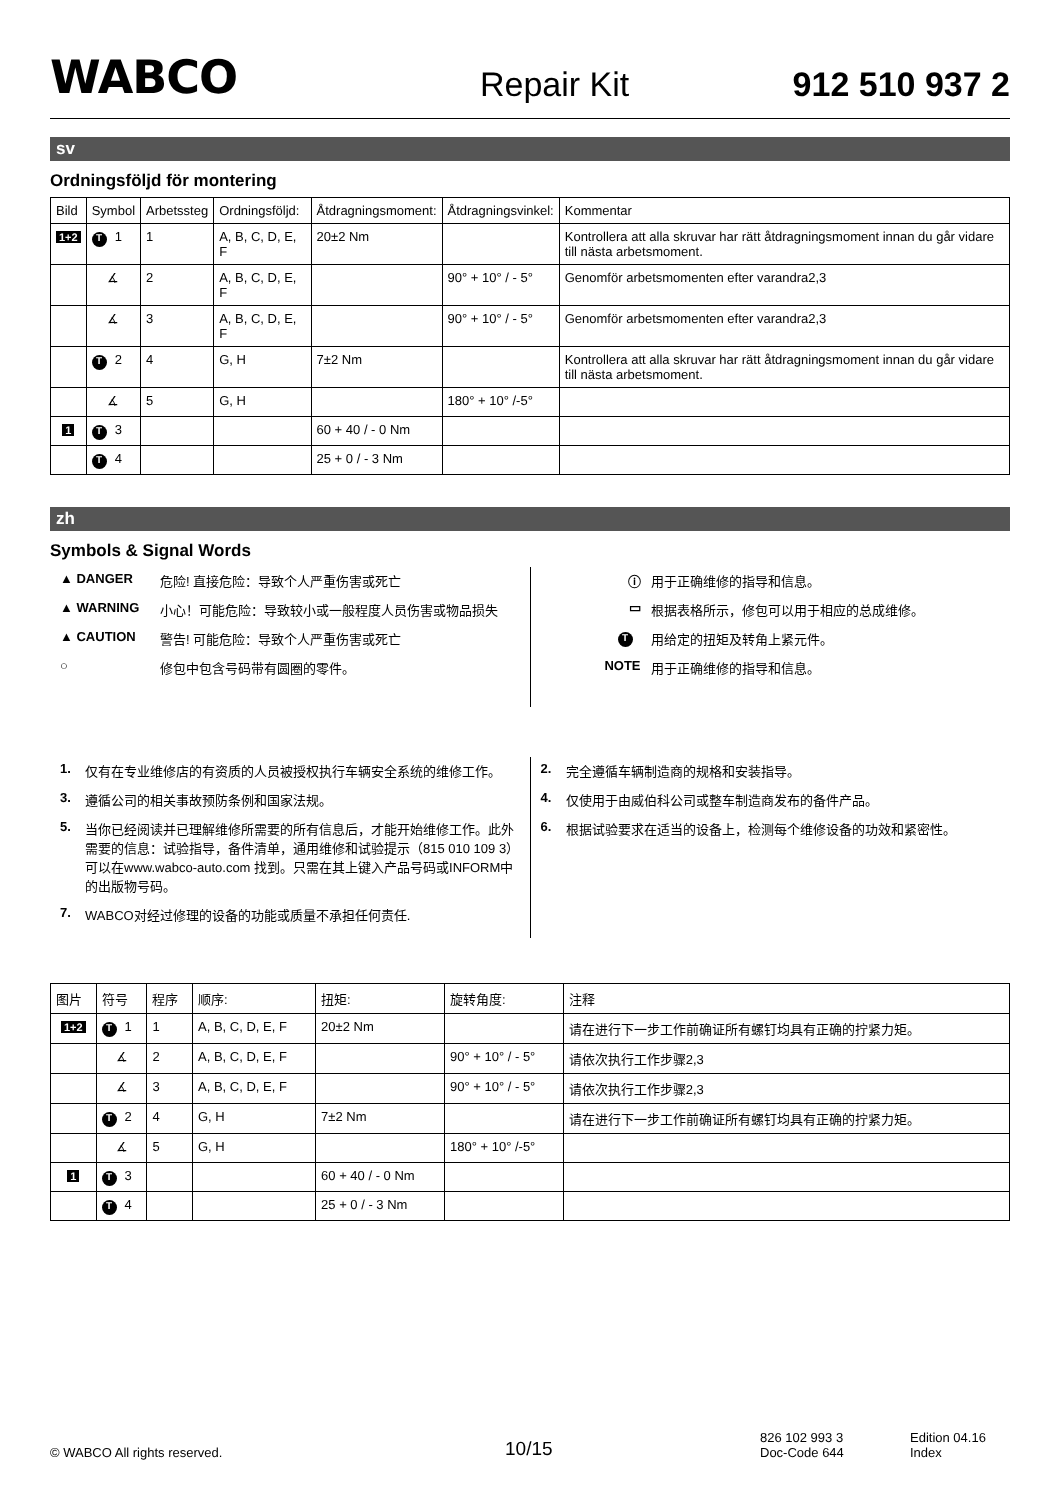WABCO
Repair Kit
912 510 937 2
sv
Ordningsföljd för montering
| Bild | Symbol | Arbetssteg | Ordningsföljd: | Åtdragningsmoment: | Åtdragningsvinkel: | Kommentar |
| --- | --- | --- | --- | --- | --- | --- |
| 1+2 | T 1 | 1 | A, B, C, D, E, F | 20±2 Nm | | Kontrollera att alla skruvar har rätt åtdragningsmoment innan du går vidare till nästa arbetsmoment. |
| | ∡ | 2 | A, B, C, D, E, F | | 90° + 10° / - 5° | Genomför arbetsmomenten efter varandra2,3 |
| | ∡ | 3 | A, B, C, D, E, F | | 90° + 10° / - 5° | Genomför arbetsmomenten efter varandra2,3 |
| | T 2 | 4 | G, H | 7±2 Nm | | Kontrollera att alla skruvar har rätt åtdragningsmoment innan du går vidare till nästa arbetsmoment. |
| | ∡ | 5 | G, H | | 180° + 10° /-5° | |
| 1 | T 3 | | | 60 + 40 / - 0 Nm | | |
| | T 4 | | | 25 + 0 / - 3 Nm | | |
zh
Symbols & Signal Words
▲ DANGER 危险! 直接危险：导致个人严重伤害或死亡
▲ WARNING 小心！可能危险：导致较小或一般程度人员伤害或物品损失
▲ CAUTION 警告! 可能危险：导致个人严重伤害或死亡
○ 修包中包含号码带有圆圈的零件。
ⓘ 用于正确维修的指导和信息。
▭ 根据表格所示，修包可以用于相应的总成维修。
T用给定的扭矩及转角上紧元件。
NOTE 用于正确维修的指导和信息。
1. 仅有在专业维修店的有资质的人员被授权执行车辆安全系统的维修工作。
3. 遵循公司的相关事故预防条例和国家法规。
5. 当你已经阅读并已理解维修所需要的所有信息后，才能开始维修工作。此外需要的信息：试验指导，备件清单，通用维修和试验提示（815 010 109 3）可以在www.wabco-auto.com 找到。只需在其上键入产品号码或INFORM中的出版物号码。
7. WABCO对经过修理的设备的功能或质量不承担任何责任.
2. 完全遵循车辆制造商的规格和安装指导。
4. 仅使用于由威伯科公司或整车制造商发布的备件产品。
6. 根据试验要求在适当的设备上，检测每个维修设备的功效和紧密性。
| 图片 | 符号 | 程序 | 顺序: | 扭矩: | 旋转角度: | 注释 |
| --- | --- | --- | --- | --- | --- | --- |
| 1+2 | T 1 | 1 | A, B, C, D, E, F | 20±2 Nm | | 请在进行下一步工作前确证所有螺钉均具有正确的拧紧力矩。 |
| | ∡ | 2 | A, B, C, D, E, F | | 90° + 10° / - 5° | 请依次执行工作步骤2,3 |
| | ∡ | 3 | A, B, C, D, E, F | | 90° + 10° / - 5° | 请依次执行工作步骤2,3 |
| | T 2 | 4 | G, H | 7±2 Nm | | 请在进行下一步工作前确证所有螺钉均具有正确的拧紧力矩。 |
| | ∡ | 5 | G, H | | 180° + 10° /-5° | |
| 1 | T 3 | | | 60 + 40 / - 0 Nm | | |
| | T 4 | | | 25 + 0 / - 3 Nm | | |
© WABCO All rights reserved.
10/15
826 102 993 3
Doc-Code 644
Edition 04.16
Index